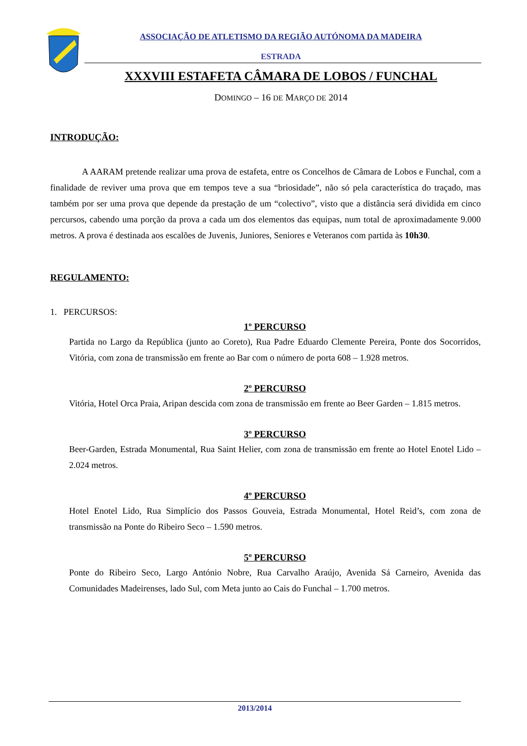ASSOCIAÇÃO DE ATLETISMO DA REGIÃO AUTÓNOMA DA MADEIRA
ESTRADA
XXXVIII ESTAFETA CÂMARA DE LOBOS / FUNCHAL
DOMINGO – 16 DE MARÇO DE 2014
INTRODUÇÃO:
A AARAM pretende realizar uma prova de estafeta, entre os Concelhos de Câmara de Lobos e Funchal, com a finalidade de reviver uma prova que em tempos teve a sua “briosidade”, não só pela característica do traçado, mas também por ser uma prova que depende da prestação de um “colectivo”, visto que a distância será dividida em cinco percursos, cabendo uma porção da prova a cada um dos elementos das equipas, num total de aproximadamente 9.000 metros. A prova é destinada aos escalões de Juvenis, Juniores, Seniores e Veteranos com partida às 10h30.
REGULAMENTO:
1. PERCURSOS:
1º PERCURSO
Partida no Largo da República (junto ao Coreto), Rua Padre Eduardo Clemente Pereira, Ponte dos Socorridos, Vitória, com zona de transmissão em frente ao Bar com o número de porta 608 – 1.928 metros.
2º PERCURSO
Vitória, Hotel Orca Praia, Aripan descida com zona de transmissão em frente ao Beer Garden – 1.815 metros.
3º PERCURSO
Beer-Garden, Estrada Monumental, Rua Saint Helier, com zona de transmissão em frente ao Hotel Enotel Lido – 2.024 metros.
4º PERCURSO
Hotel Enotel Lido, Rua Simplício dos Passos Gouveia, Estrada Monumental, Hotel Reid’s, com zona de transmissão na Ponte do Ribeiro Seco – 1.590 metros.
5º PERCURSO
Ponte do Ribeiro Seco, Largo António Nobre, Rua Carvalho Araújo, Avenida Sá Carneiro, Avenida das Comunidades Madeirenses, lado Sul, com Meta junto ao Cais do Funchal – 1.700 metros.
2013/2014